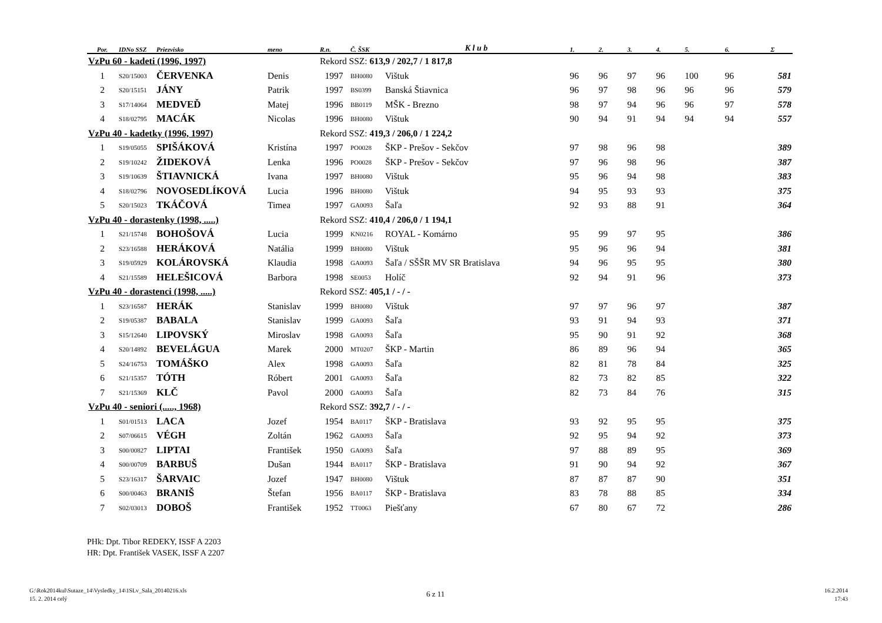| Por. | IDNo SSZ | Priezvisko | meno | R.n. | Č. ŠSK | K l u b | 1. | 2. | 3. | 4. | 5. | 6. | Σ |
| --- | --- | --- | --- | --- | --- | --- | --- | --- | --- | --- | --- | --- | --- |
| VzPu 60 - kadeti (1996, 1997) | | | | Rekord SSZ: 613,9 / 202,7 / 1 817,8 | | | | | | | | | |
| 1 | S20/15003 | ČERVENKA | Denis | 1997 | BH0080 | Vištuk | 96 | 96 | 97 | 96 | 100 | 96 | 581 |
| 2 | S20/15151 | JÁNY | Patrik | 1997 | BS0399 | Banská Štiavnica | 96 | 97 | 98 | 96 | 96 | 96 | 579 |
| 3 | S17/14064 | MEDVEĎ | Matej | 1996 | BB0119 | MŠK - Brezno | 98 | 97 | 94 | 96 | 96 | 97 | 578 |
| 4 | S18/02795 | MACÁK | Nicolas | 1996 | BH0080 | Vištuk | 90 | 94 | 91 | 94 | 94 | 94 | 557 |
| VzPu 40 - kadetky (1996, 1997) | | | | Rekord SSZ: 419,3 / 206,0 / 1 224,2 | | | | | | | | | |
| 1 | S19/05055 | SPIŠÁKOVÁ | Kristína | 1997 | PO0028 | ŠKP - Prešov - Sekčov | 97 | 98 | 96 | 98 | | | 389 |
| 2 | S19/10242 | ŽIDEKOVÁ | Lenka | 1996 | PO0028 | ŠKP - Prešov - Sekčov | 97 | 96 | 98 | 96 | | | 387 |
| 3 | S19/10639 | ŠTIAVNICKÁ | Ivana | 1997 | BH0080 | Vištuk | 95 | 96 | 94 | 98 | | | 383 |
| 4 | S18/02796 | NOVOSEDLÍKOVÁ | Lucia | 1996 | BH0080 | Vištuk | 94 | 95 | 93 | 93 | | | 375 |
| 5 | S20/15023 | TKÁČOVÁ | Timea | 1997 | GA0093 | Šaľa | 92 | 93 | 88 | 91 | | | 364 |
| VzPu 40 - dorastenky (1998, .....) | | | | Rekord SSZ: 410,4 / 206,0 / 1 194,1 | | | | | | | | | |
| 1 | S21/15748 | BOHOŠOVÁ | Lucia | 1999 | KN0216 | ROYAL - Komárno | 95 | 99 | 97 | 95 | | | 386 |
| 2 | S23/16588 | HERÁKOVÁ | Natália | 1999 | BH0080 | Vištuk | 95 | 96 | 96 | 94 | | | 381 |
| 3 | S19/05929 | KOLÁROVSKÁ | Klaudia | 1998 | GA0093 | Šaľa / SŠŠR MV SR Bratislava | 94 | 96 | 95 | 95 | | | 380 |
| 4 | S21/15589 | HELEŠICOVÁ | Barbora | 1998 | SE0053 | Holíč | 92 | 94 | 91 | 96 | | | 373 |
| VzPu 40 - dorastenci (1998, .....) | | | | Rekord SSZ: 405,1 / - / - | | | | | | | | | |
| 1 | S23/16587 | HERÁK | Stanislav | 1999 | BH0080 | Vištuk | 97 | 97 | 96 | 97 | | | 387 |
| 2 | S19/05387 | BABALA | Stanislav | 1999 | GA0093 | Šaľa | 93 | 91 | 94 | 93 | | | 371 |
| 3 | S15/12640 | LIPOVSKÝ | Miroslav | 1998 | GA0093 | Šaľa | 95 | 90 | 91 | 92 | | | 368 |
| 4 | S20/14892 | BEVELÁGUA | Marek | 2000 | MT0207 | ŠKP - Martin | 86 | 89 | 96 | 94 | | | 365 |
| 5 | S24/16753 | TOMÁŠKO | Alex | 1998 | GA0093 | Šaľa | 82 | 81 | 78 | 84 | | | 325 |
| 6 | S21/15357 | TÓTH | Róbert | 2001 | GA0093 | Šaľa | 82 | 73 | 82 | 85 | | | 322 |
| 7 | S21/15369 | KLČ | Pavol | 2000 | GA0093 | Šaľa | 82 | 73 | 84 | 76 | | | 315 |
| VzPu 40 - seniori (....., 1968) | | | | Rekord SSZ: 392,7 / - / - | | | | | | | | | |
| 1 | S01/01513 | LACA | Jozef | 1954 | BA0117 | ŠKP - Bratislava | 93 | 92 | 95 | 95 | | | 375 |
| 2 | S07/06615 | VÉGH | Zoltán | 1962 | GA0093 | Šaľa | 92 | 95 | 94 | 92 | | | 373 |
| 3 | S00/00827 | LIPTAI | František | 1950 | GA0093 | Šaľa | 97 | 88 | 89 | 95 | | | 369 |
| 4 | S00/00709 | BARBUŠ | Dušan | 1944 | BA0117 | ŠKP - Bratislava | 91 | 90 | 94 | 92 | | | 367 |
| 5 | S23/16317 | ŠARVAIC | Jozef | 1947 | BH0080 | Vištuk | 87 | 87 | 87 | 90 | | | 351 |
| 6 | S00/00463 | BRANIŠ | Štefan | 1956 | BA0117 | ŠKP - Bratislava | 83 | 78 | 88 | 85 | | | 334 |
| 7 | S02/03013 | DOBOŠ | František | 1952 | TT0063 | Piešťany | 67 | 80 | 67 | 72 | | | 286 |
PHk: Dpt. Tibor REDEKY, ISSF A 2203
HR: Dpt. František VASEK, ISSF A 2207
G:\Rok2014kul\Sutaze_14\Vysledky_14\1SLv_Sala_20140216.xls
15. 2. 2014 celý
6 z 11
16.2.2014
17:43